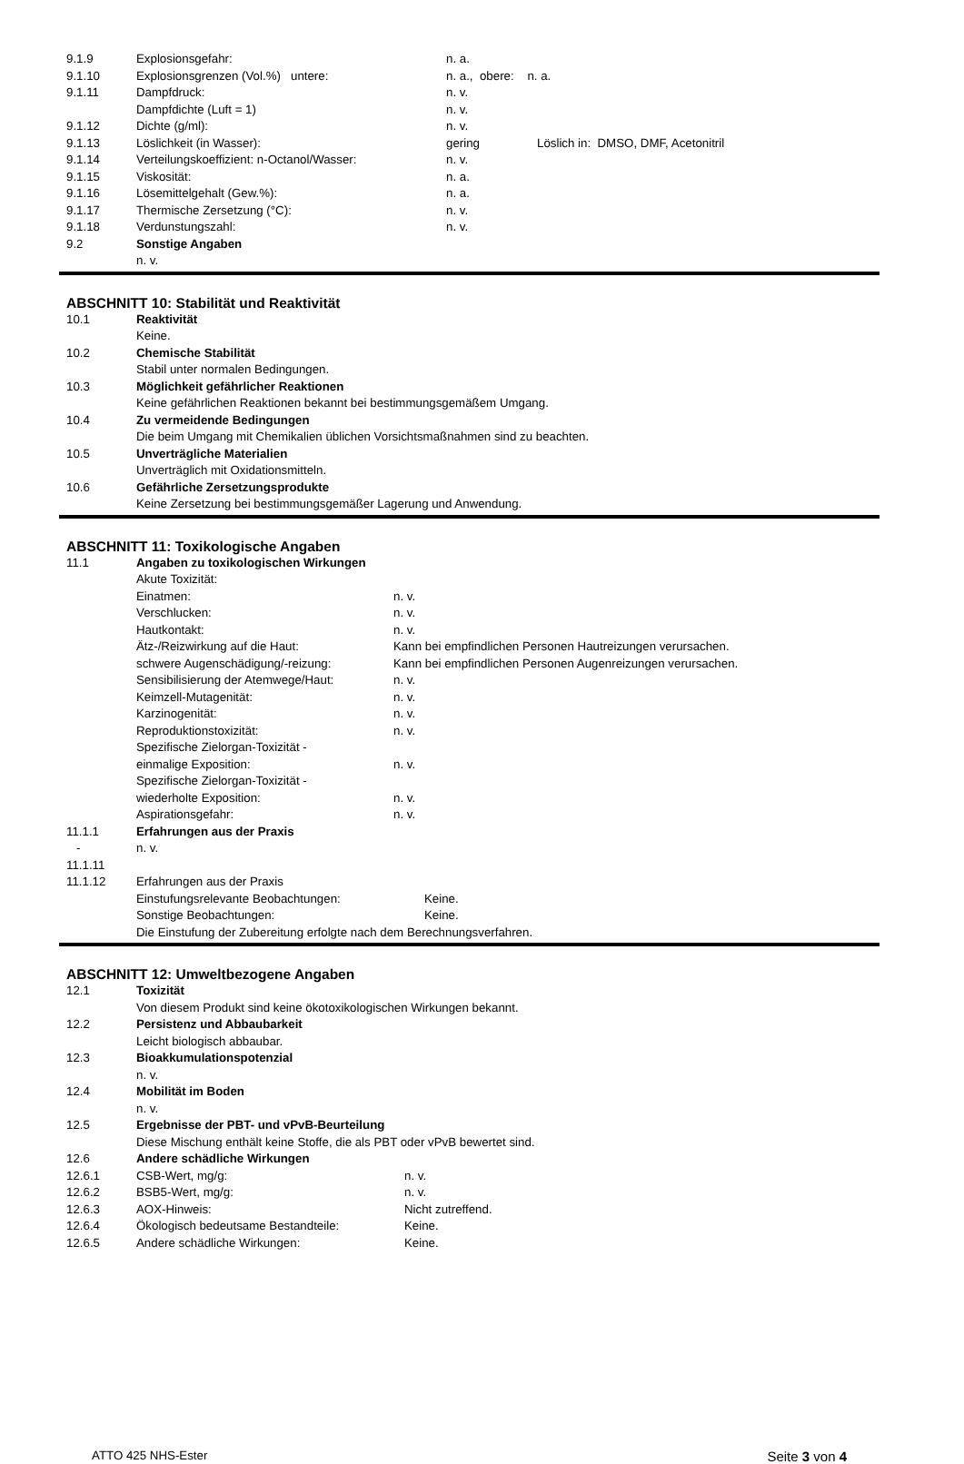9.1.9 Explosionsgefahr: n. a.
9.1.10 Explosionsgrenzen (Vol.%) untere: n. a., obere: n. a.
9.1.11 Dampfdruck: n. v.
Dampfdichte (Luft = 1) n. v.
9.1.12 Dichte (g/ml): n. v.
9.1.13 Löslichkeit (in Wasser): gering Löslich in: DMSO, DMF, Acetonitril
9.1.14 Verteilungskoeffizient: n-Octanol/Wasser: n. v.
9.1.15 Viskosität: n. a.
9.1.16 Lösemittelgehalt (Gew.%): n. a.
9.1.17 Thermische Zersetzung (°C): n. v.
9.1.18 Verdunstungszahl: n. v.
9.2 Sonstige Angaben
n. v.
ABSCHNITT 10: Stabilität und Reaktivität
10.1 Reaktivität
Keine.
10.2 Chemische Stabilität
Stabil unter normalen Bedingungen.
10.3 Möglichkeit gefährlicher Reaktionen
Keine gefährlichen Reaktionen bekannt bei bestimmungsgemäßem Umgang.
10.4 Zu vermeidende Bedingungen
Die beim Umgang mit Chemikalien üblichen Vorsichtsmaßnahmen sind zu beachten.
10.5 Unverträgliche Materialien
Unverträglich mit Oxidationsmitteln.
10.6 Gefährliche Zersetzungsprodukte
Keine Zersetzung bei bestimmungsgemäßer Lagerung und Anwendung.
ABSCHNITT 11: Toxikologische Angaben
11.1 Angaben zu toxikologischen Wirkungen
Akute Toxizität:
Einatmen: n. v.
Verschlucken: n. v.
Hautkontakt: n. v.
Ätz-/Reizwirkung auf die Haut: Kann bei empfindlichen Personen Hautreizungen verursachen.
schwere Augenschädigung/-reizung: Kann bei empfindlichen Personen Augenreizungen verursachen.
Sensibilisierung der Atemwege/Haut: n. v.
Keimzell-Mutagenität: n. v.
Karzinogenität: n. v.
Reproduktionstoxizität: n. v.
Spezifische Zielorgan-Toxizität -
einmalige Exposition: n. v.
Spezifische Zielorgan-Toxizität -
wiederholte Exposition: n. v.
Aspirationsgefahr: n. v.
11.1.1 Erfahrungen aus der Praxis
- n. v.
11.1.11
11.1.12 Erfahrungen aus der Praxis
Einstufungsrelevante Beobachtungen: Keine.
Sonstige Beobachtungen: Keine.
Die Einstufung der Zubereitung erfolgte nach dem Berechnungsverfahren.
ABSCHNITT 12: Umweltbezogene Angaben
12.1 Toxizität
Von diesem Produkt sind keine ökotoxikologischen Wirkungen bekannt.
12.2 Persistenz und Abbaubarkeit
Leicht biologisch abbaubar.
12.3 Bioakkumulationspotenzial
n. v.
12.4 Mobilität im Boden
n. v.
12.5 Ergebnisse der PBT- und vPvB-Beurteilung
Diese Mischung enthält keine Stoffe, die als PBT oder vPvB bewertet sind.
12.6 Andere schädliche Wirkungen
12.6.1 CSB-Wert, mg/g: n. v.
12.6.2 BSB5-Wert, mg/g: n. v.
12.6.3 AOX-Hinweis: Nicht zutreffend.
12.6.4 Ökologisch bedeutsame Bestandteile: Keine.
12.6.5 Andere schädliche Wirkungen: Keine.
ATTO 425 NHS-Ester Seite 3 von 4